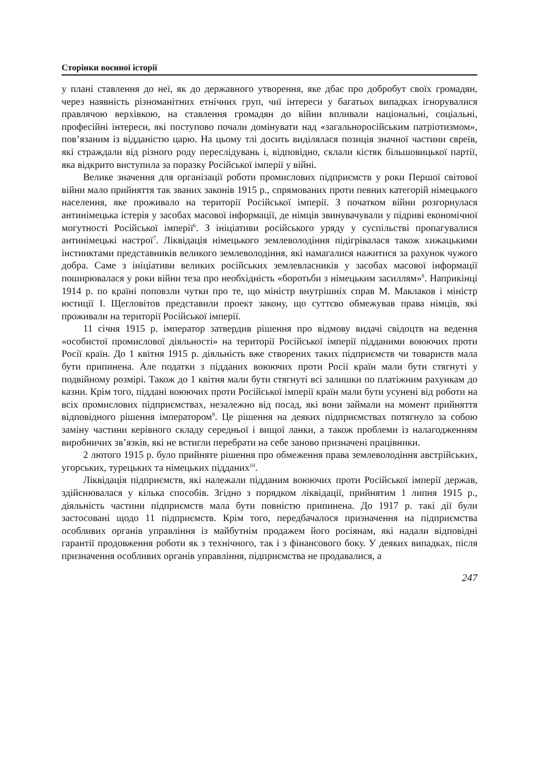Сторінки воєнної історії
у плані ставлення до неї, як до державного утворення, яке дбає про добробут своїх громадян, через наявність різноманітних етнічних груп, чиї інтереси у багатьох випадках ігнорувалися правлячою верхівкою, на ставлення громадян до війни впливали національні, соціальні, професійні інтереси, які поступово почали домінувати над «загальноросійським патріотизмом», пов’язаним із відданістю царю. На цьому тлі досить виділялася позиція значної частини євреїв, які страждали від різного роду переслідувань і, відповідно, склали кістяк більшовицької партії, яка відкрито виступила за поразку Російської імперії у війні.
Велике значення для організації роботи промислових підприємств у роки Першої світової війни мало прийняття так званих законів 1915 р., спрямованих проти певних категорій німецького населення, яке проживало на території Російської імперії. З початком війни розгорнулася антинімецька істерія у засобах масової інформації, де німців звинувачували у підриві економічної могутності Російської імперії<sup>6</sup>. З ініціативи російського уряду у суспільстві пропагувалися антинімецькі настрої<sup>7</sup>. Ліквідація німецького землеволодіння підігрівалася також хижацькими інстинктами представників великого землеволодіння, які намагалися нажитися за рахунок чужого добра. Саме з ініціативи великих російських землевласників у засобах масової інформації поширювалася у роки війни теза про необхідність «боротьби з німецьким засиллям»<sup>8</sup>. Наприкінці 1914 р. по країні поповзли чутки про те, що міністр внутрішніх справ М. Маклаков і міністр юстиції І. Щегловітов представили проект закону, що суттєво обмежував права німців, які проживали на території Російської імперії.
11 січня 1915 р. імператор затвердив рішення про відмову видачі свідоцтв на ведення «особистої промислової діяльності» на території Російської імперії підданими воюючих проти Росії країн. До 1 квітня 1915 р. діяльність вже створених таких підприємств чи товариств мала бути припинена. Але податки з підданих воюючих проти Росії країн мали бути стягнуті у подвійному розмірі. Також до 1 квітня мали бути стягнуті всі залишки по платіжним рахункам до казни. Крім того, піддані воюючих проти Російської імперії країн мали бути усунені від роботи на всіх промислових підприємствах, незалежно від посад, які вони займали на момент прийняття відповідного рішення імператором<sup>9</sup>. Це рішення на деяких підприємствах потягнуло за собою заміну частини керівного складу середньої і вищої ланки, а також проблеми із налагодженням виробничих зв’язків, які не встигли перебрати на себе заново призначені працівники.
2 лютого 1915 р. було прийняте рішення про обмеження права землеволодіння австрійських, угорських, турецьких та німецьких підданих<sup>10</sup>.
Ліквідація підприємств, які належали підданим воюючих проти Російської імперії держав, здійснювалася у кілька способів. Згідно з порядком ліквідації, прийнятим 1 липня 1915 р., діяльність частини підприємств мала бути повністю припинена. До 1917 р. такі дії були застосовані щодо 11 підприємств. Крім того, передбачалося призначення на підприємства особливих органів управління із майбутнім продажем його росіянам, які надали відповідні гарантії продовження роботи як з технічного, так і з фінансового боку. У деяких випадках, після призначення особливих органів управління, підприємства не продавалися, а
247